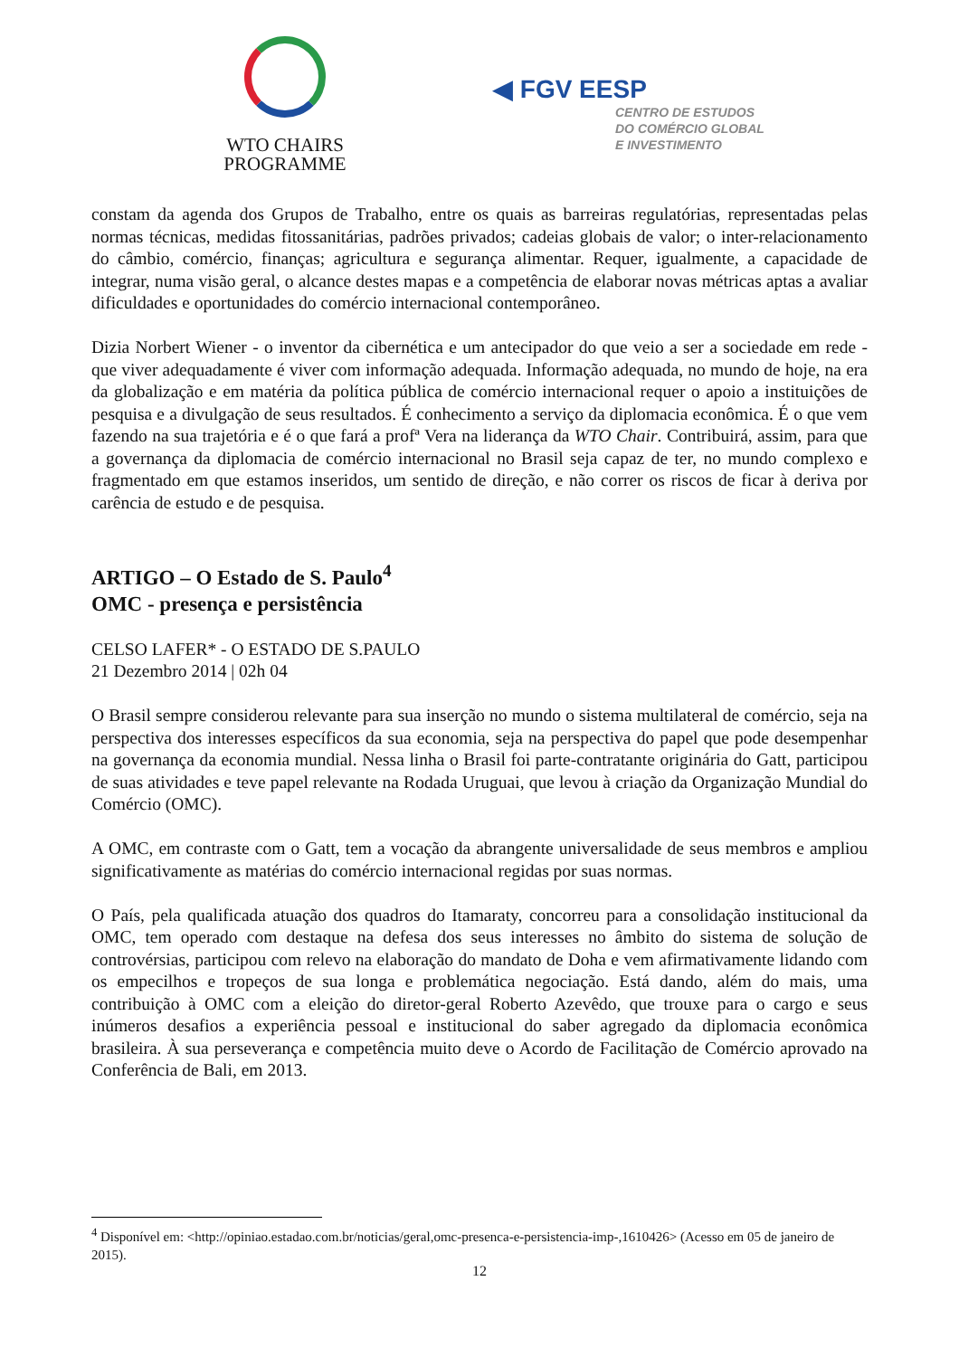WTO CHAIRS
PROGRAMME
◀ FGV EESP
CENTRO DE ESTUDOS
DO COMÉRCIO GLOBAL
E INVESTIMENTO
constam da agenda dos Grupos de Trabalho, entre os quais as barreiras regulatórias, representadas pelas normas técnicas, medidas fitossanitárias, padrões privados; cadeias globais de valor; o inter-relacionamento do câmbio, comércio, finanças; agricultura e segurança alimentar. Requer, igualmente, a capacidade de integrar, numa visão geral, o alcance destes mapas e a competência de elaborar novas métricas aptas a avaliar dificuldades e oportunidades do comércio internacional contemporâneo.
Dizia Norbert Wiener - o inventor da cibernética e um antecipador do que veio a ser a sociedade em rede - que viver adequadamente é viver com informação adequada. Informação adequada, no mundo de hoje, na era da globalização e em matéria da política pública de comércio internacional requer o apoio a instituições de pesquisa e a divulgação de seus resultados. É conhecimento a serviço da diplomacia econômica. É o que vem fazendo na sua trajetória e é o que fará a profª Vera na liderança da WTO Chair. Contribuirá, assim, para que a governança da diplomacia de comércio internacional no Brasil seja capaz de ter, no mundo complexo e fragmentado em que estamos inseridos, um sentido de direção, e não correr os riscos de ficar à deriva por carência de estudo e de pesquisa.
ARTIGO – O Estado de S. Paulo<sup>4</sup>
OMC - presença e persistência
CELSO LAFER* - O ESTADO DE S.PAULO
21 Dezembro 2014 | 02h 04
O Brasil sempre considerou relevante para sua inserção no mundo o sistema multilateral de comércio, seja na perspectiva dos interesses específicos da sua economia, seja na perspectiva do papel que pode desempenhar na governança da economia mundial. Nessa linha o Brasil foi parte-contratante originária do Gatt, participou de suas atividades e teve papel relevante na Rodada Uruguai, que levou à criação da Organização Mundial do Comércio (OMC).
A OMC, em contraste com o Gatt, tem a vocação da abrangente universalidade de seus membros e ampliou significativamente as matérias do comércio internacional regidas por suas normas.
O País, pela qualificada atuação dos quadros do Itamaraty, concorreu para a consolidação institucional da OMC, tem operado com destaque na defesa dos seus interesses no âmbito do sistema de solução de controvérsias, participou com relevo na elaboração do mandato de Doha e vem afirmativamente lidando com os empecilhos e tropeços de sua longa e problemática negociação. Está dando, além do mais, uma contribuição à OMC com a eleição do diretor-geral Roberto Azevêdo, que trouxe para o cargo e seus inúmeros desafios a experiência pessoal e institucional do saber agregado da diplomacia econômica brasileira. À sua perseverança e competência muito deve o Acordo de Facilitação de Comércio aprovado na Conferência de Bali, em 2013.
<sup>4</sup> Disponível em: <http://opiniao.estadao.com.br/noticias/geral,omc-presenca-e-persistencia-imp-,1610426> (Acesso em 05 de janeiro de 2015).
12